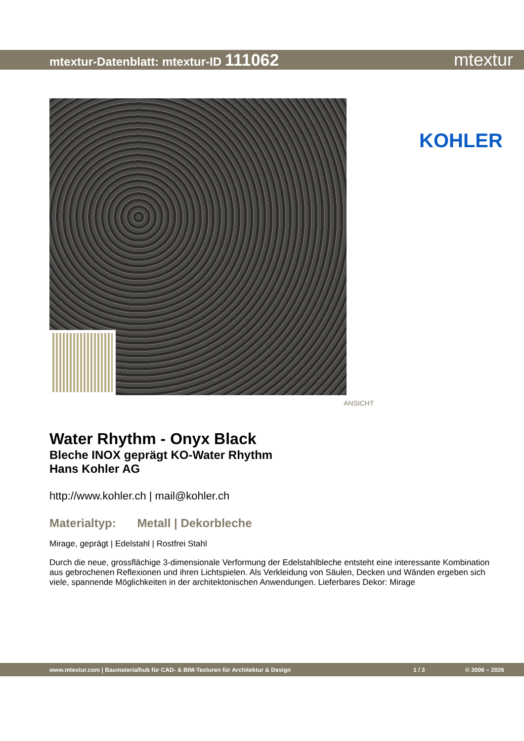mtextur-Datenblatt: mtextur-ID 111062
mtextur
KOHLER
ANSICHT
Water Rhythm - Onyx Black
Bleche INOX geprägt KO-Water Rhythm
Hans Kohler AG
http://www.kohler.ch | mail@kohler.ch
Materialtyp: Metall | Dekorbleche
Mirage, geprägt | Edelstahl | Rostfrei Stahl
Durch die neue, grossflächige 3-dimensionale Verformung der Edelstahlbleche entsteht eine interessante Kombination aus gebrochenen Reflexionen und ihren Lichtspielen. Als Verkleidung von Säulen, Decken und Wänden ergeben sich viele, spannende Möglichkeiten in der architektonischen Anwendungen. Lieferbares Dekor: Mirage
www.mtextur.com | Baumaterialhub für CAD- & BIM-Texturen für Architektur & Design 1 / 3 © 2006 – 2026